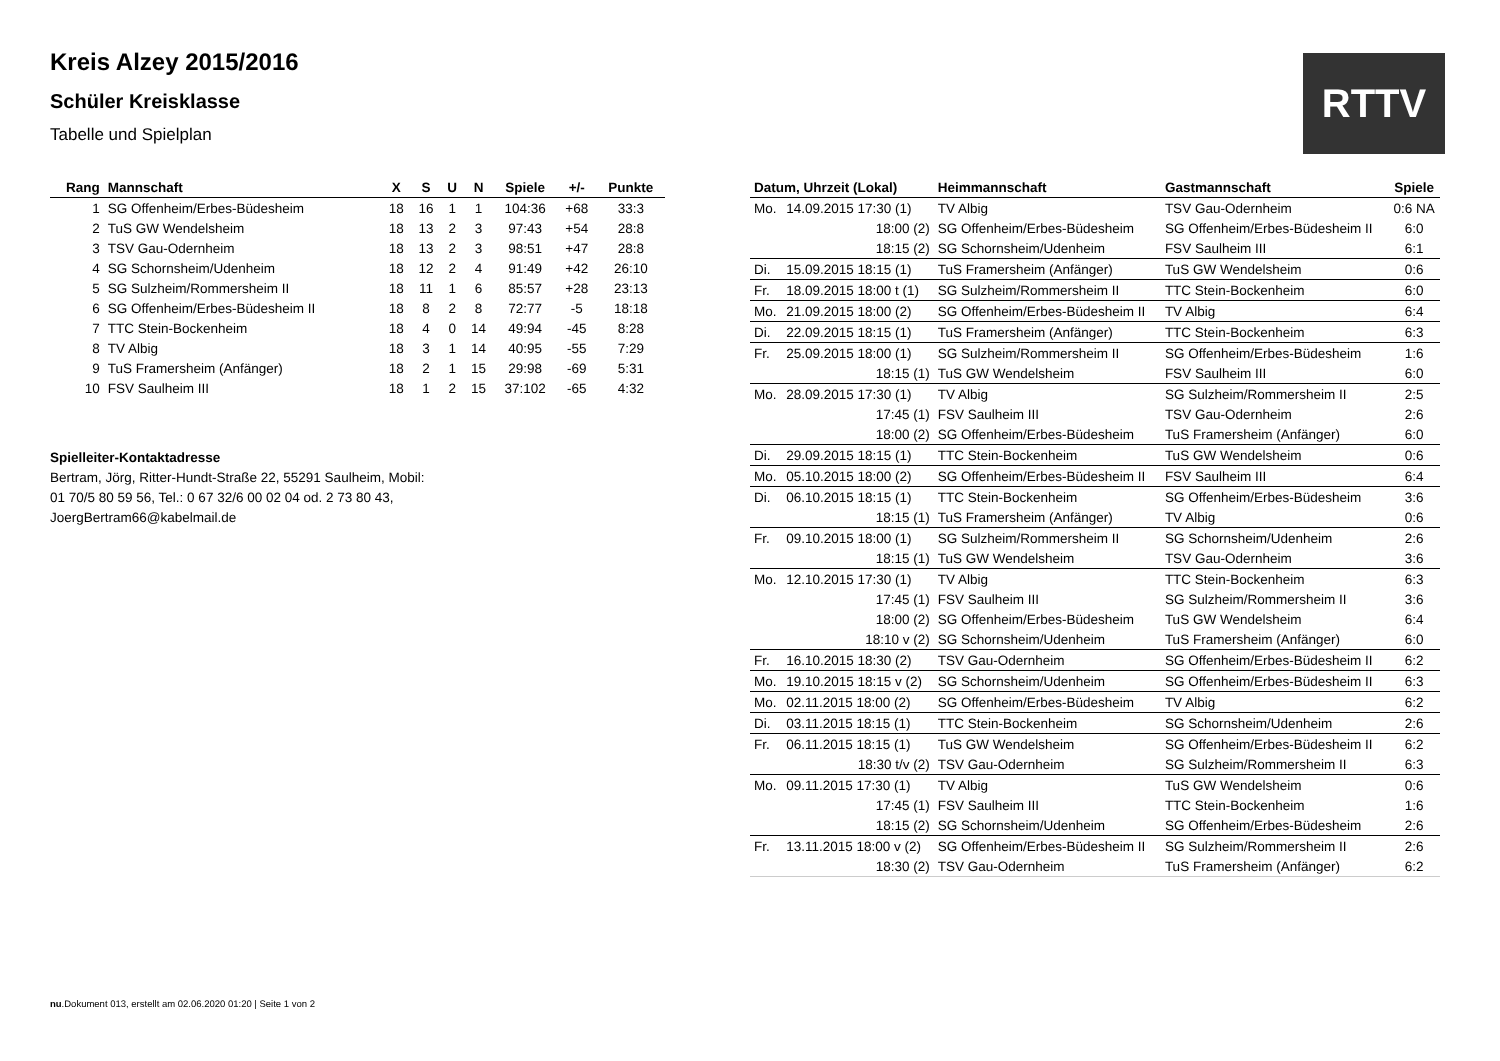Kreis Alzey 2015/2016
Schüler Kreisklasse
Tabelle und Spielplan
RTTV
| Rang | Mannschaft | X | S | U | N | Spiele | +/- | Punkte |
| --- | --- | --- | --- | --- | --- | --- | --- | --- |
| 1 | SG Offenheim/Erbes-Büdesheim | 18 | 16 | 1 | 1 | 104:36 | +68 | 33:3 |
| 2 | TuS GW Wendelsheim | 18 | 13 | 2 | 3 | 97:43 | +54 | 28:8 |
| 3 | TSV Gau-Odernheim | 18 | 13 | 2 | 3 | 98:51 | +47 | 28:8 |
| 4 | SG Schornsheim/Udenheim | 18 | 12 | 2 | 4 | 91:49 | +42 | 26:10 |
| 5 | SG Sulzheim/Rommersheim II | 18 | 11 | 1 | 6 | 85:57 | +28 | 23:13 |
| 6 | SG Offenheim/Erbes-Büdesheim II | 18 | 8 | 2 | 8 | 72:77 | -5 | 18:18 |
| 7 | TTC Stein-Bockenheim | 18 | 4 | 0 | 14 | 49:94 | -45 | 8:28 |
| 8 | TV Albig | 18 | 3 | 1 | 14 | 40:95 | -55 | 7:29 |
| 9 | TuS Framersheim (Anfänger) | 18 | 2 | 1 | 15 | 29:98 | -69 | 5:31 |
| 10 | FSV Saulheim III | 18 | 1 | 2 | 15 | 37:102 | -65 | 4:32 |
Spielleiter-Kontaktadresse
Bertram, Jörg, Ritter-Hundt-Straße 22, 55291 Saulheim, Mobil:
01 70/5 80 59 56, Tel.: 0 67 32/6 00 02 04 od. 2 73 80 43,
JoergBertram66@kabelmail.de
| Datum, Uhrzeit (Lokal) | | Heimmannschaft | Gastmannschaft | Spiele |
| --- | --- | --- | --- | --- |
| Mo. | 14.09.2015 17:30 (1) | TV Albig | TSV Gau-Odernheim | 0:6 NA |
| | 18:00 (2) | SG Offenheim/Erbes-Büdesheim | SG Offenheim/Erbes-Büdesheim II | 6:0 |
| | 18:15 (2) | SG Schornsheim/Udenheim | FSV Saulheim III | 6:1 |
| Di. | 15.09.2015 18:15 (1) | TuS Framersheim (Anfänger) | TuS GW Wendelsheim | 0:6 |
| Fr. | 18.09.2015 18:00 t (1) | SG Sulzheim/Rommersheim II | TTC Stein-Bockenheim | 6:0 |
| Mo. | 21.09.2015 18:00 (2) | SG Offenheim/Erbes-Büdesheim II | TV Albig | 6:4 |
| Di. | 22.09.2015 18:15 (1) | TuS Framersheim (Anfänger) | TTC Stein-Bockenheim | 6:3 |
| Fr. | 25.09.2015 18:00 (1) | SG Sulzheim/Rommersheim II | SG Offenheim/Erbes-Büdesheim | 1:6 |
| | 18:15 (1) | TuS GW Wendelsheim | FSV Saulheim III | 6:0 |
| Mo. | 28.09.2015 17:30 (1) | TV Albig | SG Sulzheim/Rommersheim II | 2:5 |
| | 17:45 (1) | FSV Saulheim III | TSV Gau-Odernheim | 2:6 |
| | 18:00 (2) | SG Offenheim/Erbes-Büdesheim | TuS Framersheim (Anfänger) | 6:0 |
| Di. | 29.09.2015 18:15 (1) | TTC Stein-Bockenheim | TuS GW Wendelsheim | 0:6 |
| Mo. | 05.10.2015 18:00 (2) | SG Offenheim/Erbes-Büdesheim II | FSV Saulheim III | 6:4 |
| Di. | 06.10.2015 18:15 (1) | TTC Stein-Bockenheim | SG Offenheim/Erbes-Büdesheim | 3:6 |
| | 18:15 (1) | TuS Framersheim (Anfänger) | TV Albig | 0:6 |
| Fr. | 09.10.2015 18:00 (1) | SG Sulzheim/Rommersheim II | SG Schornsheim/Udenheim | 2:6 |
| | 18:15 (1) | TuS GW Wendelsheim | TSV Gau-Odernheim | 3:6 |
| Mo. | 12.10.2015 17:30 (1) | TV Albig | TTC Stein-Bockenheim | 6:3 |
| | 17:45 (1) | FSV Saulheim III | SG Sulzheim/Rommersheim II | 3:6 |
| | 18:00 (2) | SG Offenheim/Erbes-Büdesheim | TuS GW Wendelsheim | 6:4 |
| | 18:10 v (2) | SG Schornsheim/Udenheim | TuS Framersheim (Anfänger) | 6:0 |
| Fr. | 16.10.2015 18:30 (2) | TSV Gau-Odernheim | SG Offenheim/Erbes-Büdesheim II | 6:2 |
| Mo. | 19.10.2015 18:15 v (2) | SG Schornsheim/Udenheim | SG Offenheim/Erbes-Büdesheim II | 6:3 |
| Mo. | 02.11.2015 18:00 (2) | SG Offenheim/Erbes-Büdesheim | TV Albig | 6:2 |
| Di. | 03.11.2015 18:15 (1) | TTC Stein-Bockenheim | SG Schornsheim/Udenheim | 2:6 |
| Fr. | 06.11.2015 18:15 (1) | TuS GW Wendelsheim | SG Offenheim/Erbes-Büdesheim II | 6:2 |
| | 18:30 t/v (2) | TSV Gau-Odernheim | SG Sulzheim/Rommersheim II | 6:3 |
| Mo. | 09.11.2015 17:30 (1) | TV Albig | TuS GW Wendelsheim | 0:6 |
| | 17:45 (1) | FSV Saulheim III | TTC Stein-Bockenheim | 1:6 |
| | 18:15 (2) | SG Schornsheim/Udenheim | SG Offenheim/Erbes-Büdesheim | 2:6 |
| Fr. | 13.11.2015 18:00 v (2) | SG Offenheim/Erbes-Büdesheim II | SG Sulzheim/Rommersheim II | 2:6 |
| | 18:30 (2) | TSV Gau-Odernheim | TuS Framersheim (Anfänger) | 6:2 |
nu.Dokument 013, erstellt am 02.06.2020 01:20 | Seite 1 von 2